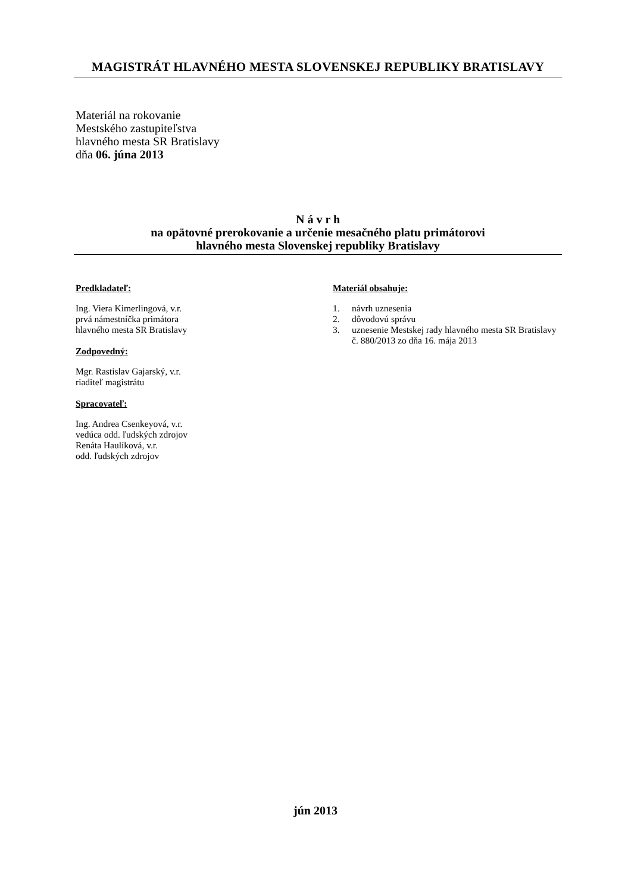MAGISTRÁT HLAVNÉHO MESTA SLOVENSKEJ REPUBLIKY BRATISLAVY
Materiál na rokovanie
Mestského zastupiteľstva
hlavného mesta SR Bratislavy
dňa 06. júna 2013
N á v r h
na opätovné prerokovanie a určenie mesačného platu primátorovi
hlavného mesta Slovenskej republiky Bratislavy
Predkladateľ:
Ing. Viera Kimerlingová, v.r.
prvá námestníčka primátora
hlavného mesta SR Bratislavy
Zodpovedný:
Mgr. Rastislav Gajarský, v.r.
riaditeľ magistrátu
Spracovateľ:
Ing. Andrea Csenkeyová, v.r.
vedúca odd. ľudských zdrojov
Renáta Haulíková, v.r.
odd. ľudských zdrojov
Materiál obsahuje:
1. návrh uznesenia
2. dôvodovú správu
3. uznesenie Mestskej rady hlavného mesta SR Bratislavy č. 880/2013 zo dňa 16. mája 2013
jún 2013